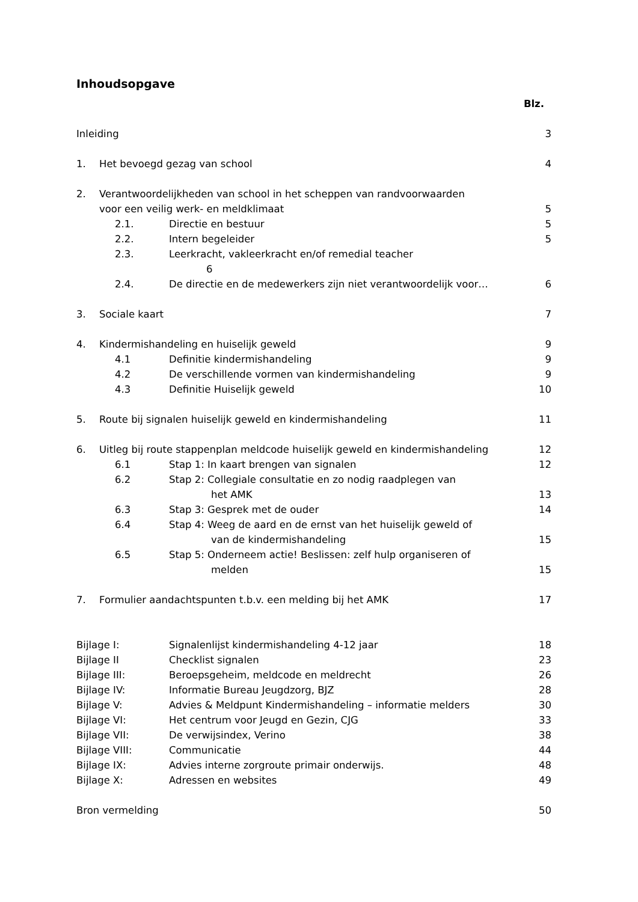Inhoudsopgave
| | | | Blz. |
| Inleiding | | | 3 |
| 1. | Het bevoegd gezag van school | | 4 |
| 2. | Verantwoordelijkheden van school in het scheppen van randvoorwaarden | | |
| | voor een veilig werk- en meldklimaat | | 5 |
| | 2.1. | Directie en bestuur | 5 |
| | 2.2. | Intern begeleider | 5 |
| | 2.3. | Leerkracht, vakleerkracht en/of remedial teacher 6 | |
| | 2.4. | De directie en de medewerkers zijn niet verantwoordelijk voor… | 6 |
| 3. | Sociale kaart | | 7 |
| 4. | Kindermishandeling en huiselijk geweld | | 9 |
| | 4.1 | Definitie kindermishandeling | 9 |
| | 4.2 | De verschillende vormen van kindermishandeling | 9 |
| | 4.3 | Definitie Huiselijk geweld | 10 |
| 5. | Route bij signalen huiselijk geweld en kindermishandeling | | 11 |
| 6. | Uitleg bij route stappenplan meldcode huiselijk geweld en kindermishandeling | | 12 |
| | 6.1 | Stap 1: In kaart brengen van signalen | 12 |
| | 6.2 | Stap 2: Collegiale consultatie en zo nodig raadplegen van het AMK | 13 |
| | 6.3 | Stap 3: Gesprek met de ouder | 14 |
| | 6.4 | Stap 4: Weeg de aard en de ernst van het huiselijk geweld of van de kindermishandeling | 15 |
| | 6.5 | Stap 5: Onderneem actie! Beslissen: zelf hulp organiseren of melden | 15 |
| 7. | Formulier aandachtspunten t.b.v. een melding bij het AMK | | 17 |
| Bijlage I: | | Signalenlijst kindermishandeling 4-12 jaar | 18 |
| Bijlage II | | Checklist signalen | 23 |
| Bijlage III: | | Beroepsgeheim, meldcode en meldrecht | 26 |
| Bijlage IV: | | Informatie Bureau Jeugdzorg, BJZ | 28 |
| Bijlage V: | | Advies & Meldpunt Kindermishandeling – informatie melders | 30 |
| Bijlage VI: | | Het centrum voor Jeugd en Gezin, CJG | 33 |
| Bijlage VII: | | De verwijsindex, Verino | 38 |
| Bijlage VIII: | | Communicatie | 44 |
| Bijlage IX: | | Advies interne zorgroute primair onderwijs. | 48 |
| Bijlage X: | | Adressen en websites | 49 |
| Bron vermelding | | | 50 |